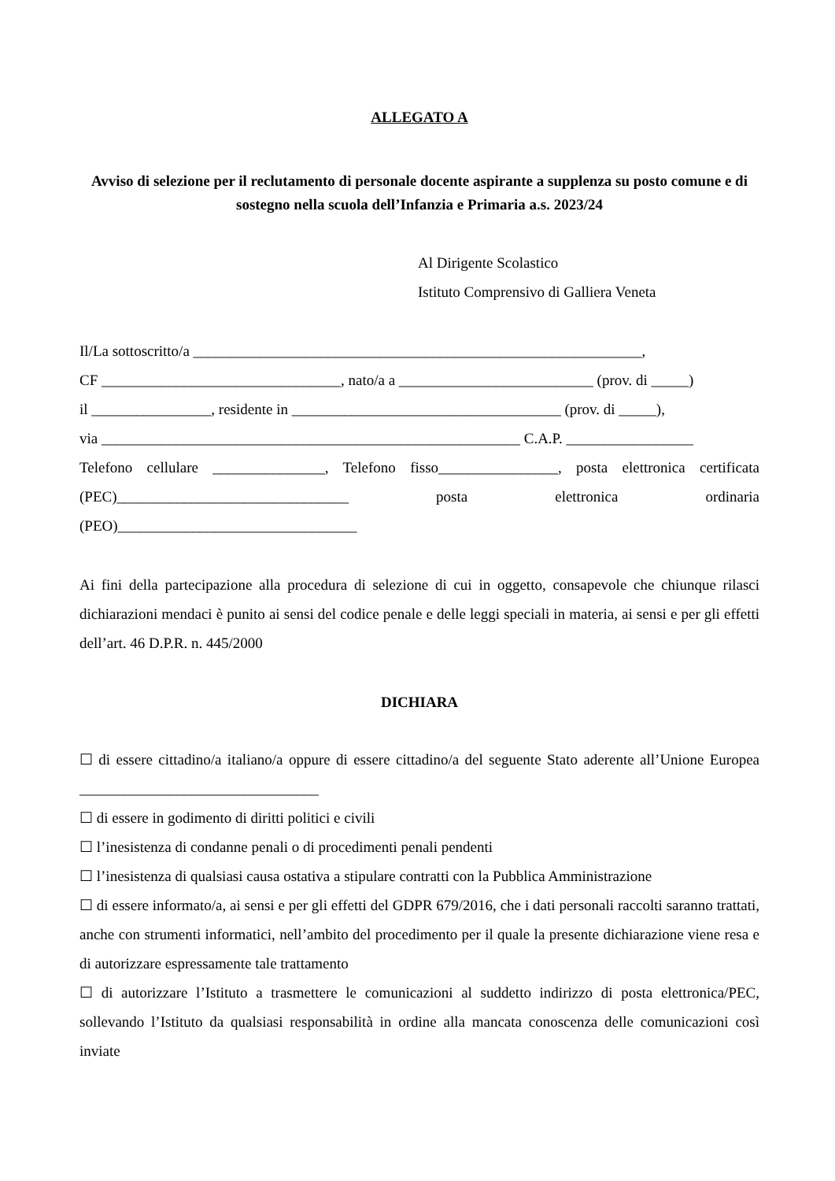ALLEGATO A
Avviso di selezione per il reclutamento di personale docente aspirante a supplenza su posto comune e di sostegno nella scuola dell’Infanzia e Primaria a.s. 2023/24
Al Dirigente Scolastico
Istituto Comprensivo di Galliera Veneta
Il/La sottoscritto/a ____________________________________________________________,
CF ________________________________, nato/a a __________________________ (prov. di _____)
il ________________, residente in ____________________________________ (prov. di _____),
via ________________________________________________________ C.A.P. _________________
Telefono cellulare _______________, Telefono fisso________________, posta elettronica certificata (PEC)_______________________________ posta elettronica ordinaria (PEO)________________________________
Ai fini della partecipazione alla procedura di selezione di cui in oggetto, consapevole che chiunque rilasci dichiarazioni mendaci è punito ai sensi del codice penale e delle leggi speciali in materia, ai sensi e per gli effetti dell’art. 46 D.P.R. n. 445/2000
DICHIARA
☐ di essere cittadino/a italiano/a oppure di essere cittadino/a del seguente Stato aderente all’Unione Europea ________________________________
☐ di essere in godimento di diritti politici e civili
☐ l’inesistenza di condanne penali o di procedimenti penali pendenti
☐ l’inesistenza di qualsiasi causa ostativa a stipulare contratti con la Pubblica Amministrazione
☐ di essere informato/a, ai sensi e per gli effetti del GDPR 679/2016, che i dati personali raccolti saranno trattati, anche con strumenti informatici, nell’ambito del procedimento per il quale la presente dichiarazione viene resa e di autorizzare espressamente tale trattamento
☐ di autorizzare l’Istituto a trasmettere le comunicazioni al suddetto indirizzo di posta elettronica/PEC, sollevando l’Istituto da qualsiasi responsabilità in ordine alla mancata conoscenza delle comunicazioni così inviate